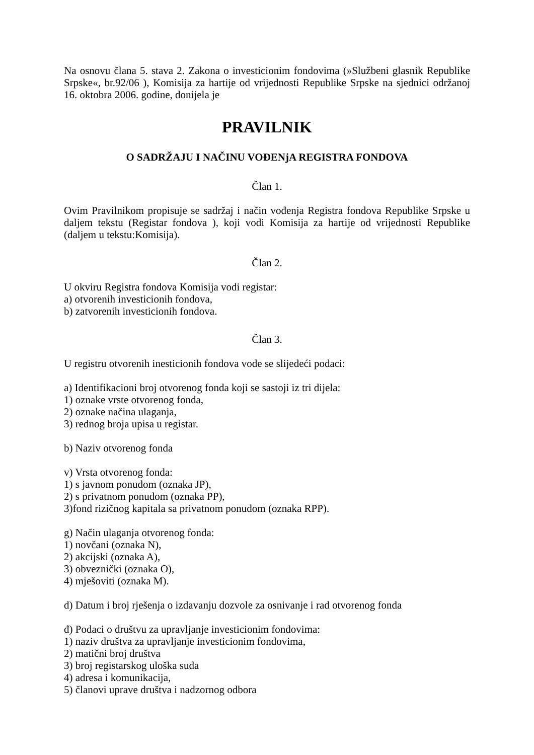Na osnovu člana 5. stava 2. Zakona o investicionim fondovima (»Službeni glasnik Republike Srpske«, br.92/06 ), Komisija za hartije od vrijednosti Republike Srpske na sjednici održanoj 16. oktobra 2006. godine, donijela je
PRAVILNIK
O SADRŽAJU I NAČINU VOĐENjA REGISTRA FONDOVA
Član 1.
Ovim Pravilnikom propisuje se sadržaj i način vođenja Registra fondova Republike Srpske u daljem tekstu (Registar fondova ), koji vodi Komisija za hartije od vrijednosti Republike (daljem u tekstu:Komisija).
Član 2.
U okviru Registra fondova Komisija vodi registar:
a) otvorenih investicionih fondova,
b) zatvorenih investicionih fondova.
Član 3.
U registru otvorenih inesticionih fondova vode se slijedeći podaci:
a) Identifikacioni broj otvorenog fonda koji se sastoji iz tri dijela:
1) oznake vrste otvorenog fonda,
2) oznake načina ulaganja,
3) rednog broja upisa u registar.
b) Naziv otvorenog fonda
v) Vrsta otvorenog fonda:
1) s javnom ponudom (oznaka JP),
2) s privatnom ponudom (oznaka PP),
3)fond rizičnog kapitala sa privatnom ponudom (oznaka RPP).
g) Način ulaganja otvorenog fonda:
1) novčani (oznaka N),
2) akcijski (oznaka A),
3) obveznički (oznaka O),
4) mješoviti (oznaka M).
d) Datum i broj rješenja o izdavanju dozvole za osnivanje i rad otvorenog fonda
đ) Podaci o društvu za upravljanje investicionim fondovima:
1) naziv društva za upravljanje investicionim fondovima,
2) matični broj društva
3) broj registarskog uloška suda
4) adresa i komunikacija,
5) članovi uprave društva i nadzornog odbora